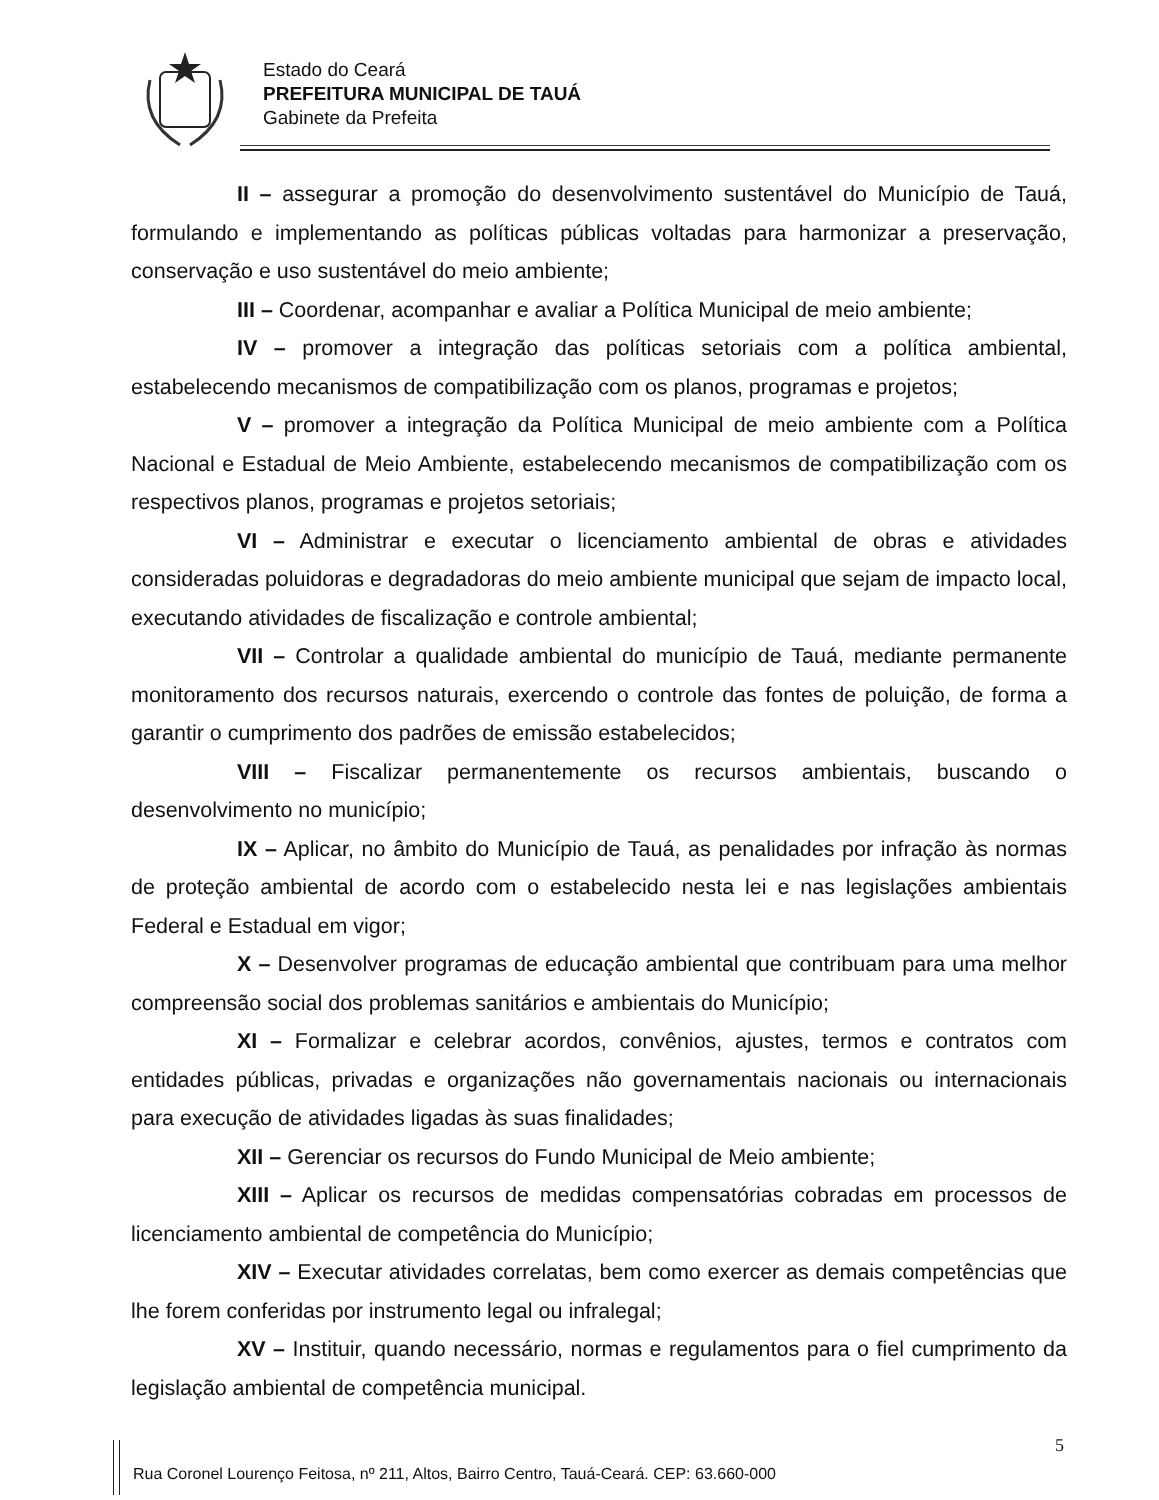Estado do Ceará
PREFEITURA MUNICIPAL DE TAUÁ
Gabinete da Prefeita
II – assegurar a promoção do desenvolvimento sustentável do Município de Tauá, formulando e implementando as políticas públicas voltadas para harmonizar a preservação, conservação e uso sustentável do meio ambiente;
III – Coordenar, acompanhar e avaliar a Política Municipal de meio ambiente;
IV – promover a integração das políticas setoriais com a política ambiental, estabelecendo mecanismos de compatibilização com os planos, programas e projetos;
V – promover a integração da Política Municipal de meio ambiente com a Política Nacional e Estadual de Meio Ambiente, estabelecendo mecanismos de compatibilização com os respectivos planos, programas e projetos setoriais;
VI – Administrar e executar o licenciamento ambiental de obras e atividades consideradas poluidoras e degradadoras do meio ambiente municipal que sejam de impacto local, executando atividades de fiscalização e controle ambiental;
VII – Controlar a qualidade ambiental do município de Tauá, mediante permanente monitoramento dos recursos naturais, exercendo o controle das fontes de poluição, de forma a garantir o cumprimento dos padrões de emissão estabelecidos;
VIII – Fiscalizar permanentemente os recursos ambientais, buscando o desenvolvimento no município;
IX – Aplicar, no âmbito do Município de Tauá, as penalidades por infração às normas de proteção ambiental de acordo com o estabelecido nesta lei e nas legislações ambientais Federal e Estadual em vigor;
X – Desenvolver programas de educação ambiental que contribuam para uma melhor compreensão social dos problemas sanitários e ambientais do Município;
XI – Formalizar e celebrar acordos, convênios, ajustes, termos e contratos com entidades públicas, privadas e organizações não governamentais nacionais ou internacionais para execução de atividades ligadas às suas finalidades;
XII – Gerenciar os recursos do Fundo Municipal de Meio ambiente;
XIII – Aplicar os recursos de medidas compensatórias cobradas em processos de licenciamento ambiental de competência do Município;
XIV – Executar atividades correlatas, bem como exercer as demais competências que lhe forem conferidas por instrumento legal ou infralegal;
XV – Instituir, quando necessário, normas e regulamentos para o fiel cumprimento da legislação ambiental de competência municipal.
5
Rua Coronel Lourenço Feitosa, nº 211, Altos, Bairro Centro, Tauá-Ceará. CEP: 63.660-000